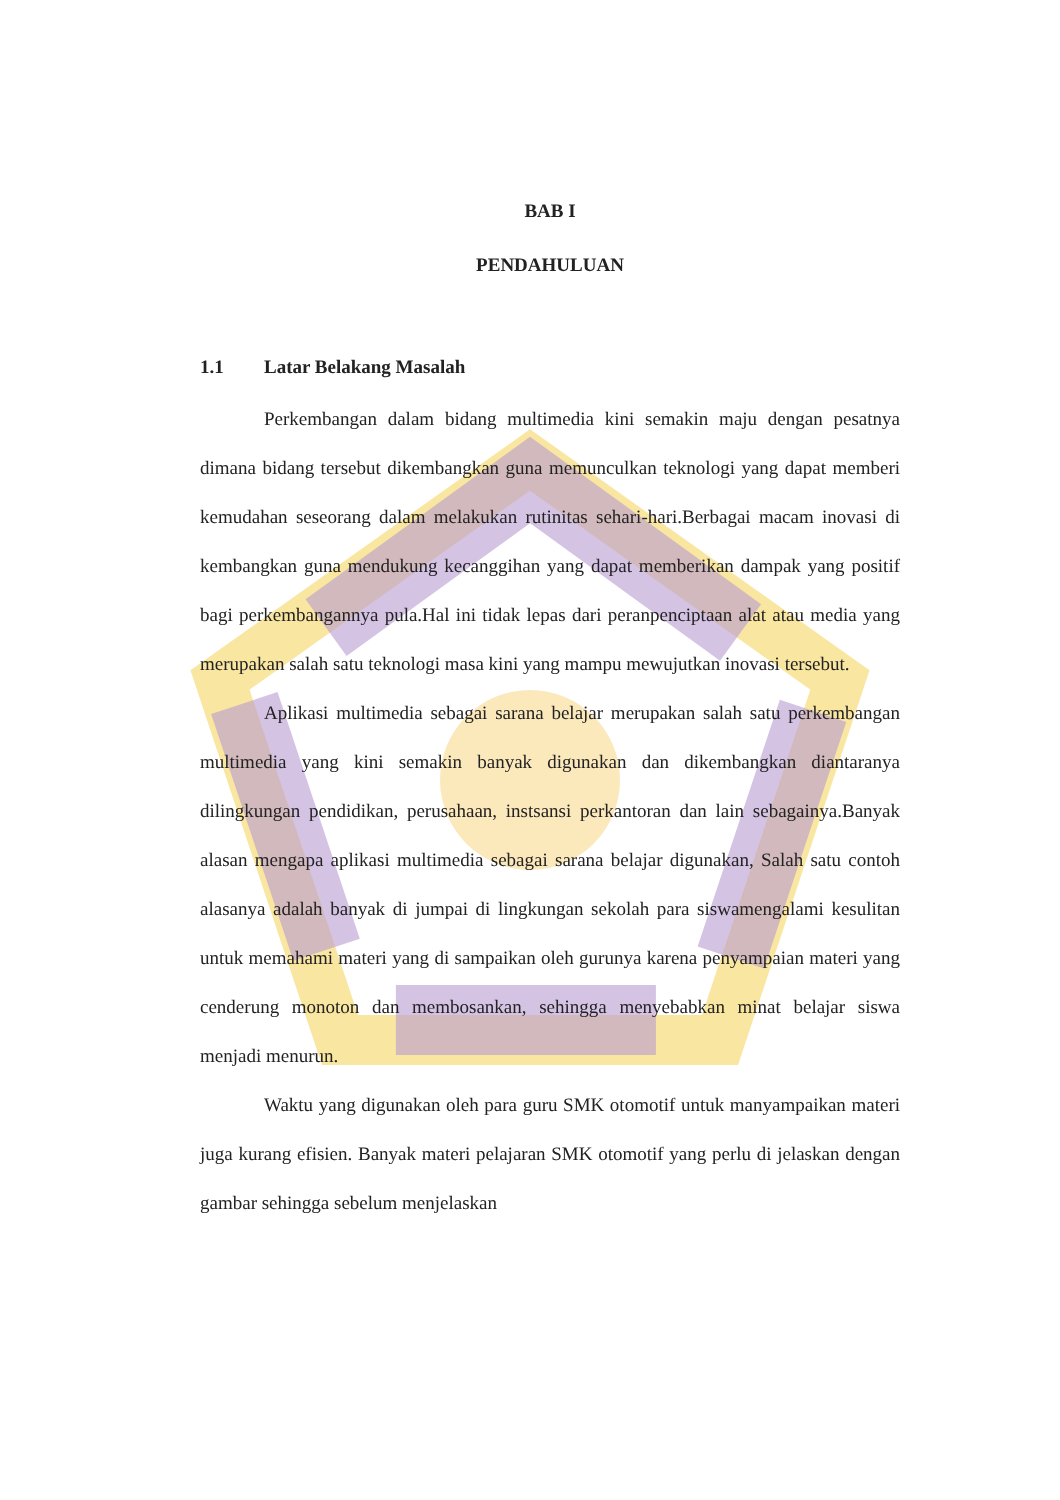BAB I
PENDAHULUAN
1.1 Latar Belakang Masalah
Perkembangan dalam bidang multimedia kini semakin maju dengan pesatnya dimana bidang tersebut dikembangkan guna memunculkan teknologi yang dapat memberi kemudahan seseorang dalam melakukan rutinitas sehari-hari.Berbagai macam inovasi di kembangkan guna mendukung kecanggihan yang dapat memberikan dampak yang positif bagi perkembangannya pula.Hal ini tidak lepas dari peranpenciptaan alat atau media yang merupakan salah satu teknologi masa kini yang mampu mewujutkan inovasi tersebut.
Aplikasi multimedia sebagai sarana belajar merupakan salah satu perkembangan multimedia yang kini semakin banyak digunakan dan dikembangkan diantaranya dilingkungan pendidikan, perusahaan, instsansi perkantoran dan lain sebagainya.Banyak alasan mengapa aplikasi multimedia sebagai sarana belajar digunakan, Salah satu contoh alasanya adalah banyak di jumpai di lingkungan sekolah para siswamengalami kesulitan untuk memahami materi yang di sampaikan oleh gurunya karena penyampaian materi yang cenderung monoton dan membosankan, sehingga menyebabkan minat belajar siswa menjadi menurun.
Waktu yang digunakan oleh para guru SMK otomotif untuk manyampaikan materi juga kurang efisien. Banyak materi pelajaran SMK otomotif yang perlu di jelaskan dengan gambar sehingga sebelum menjelaskan